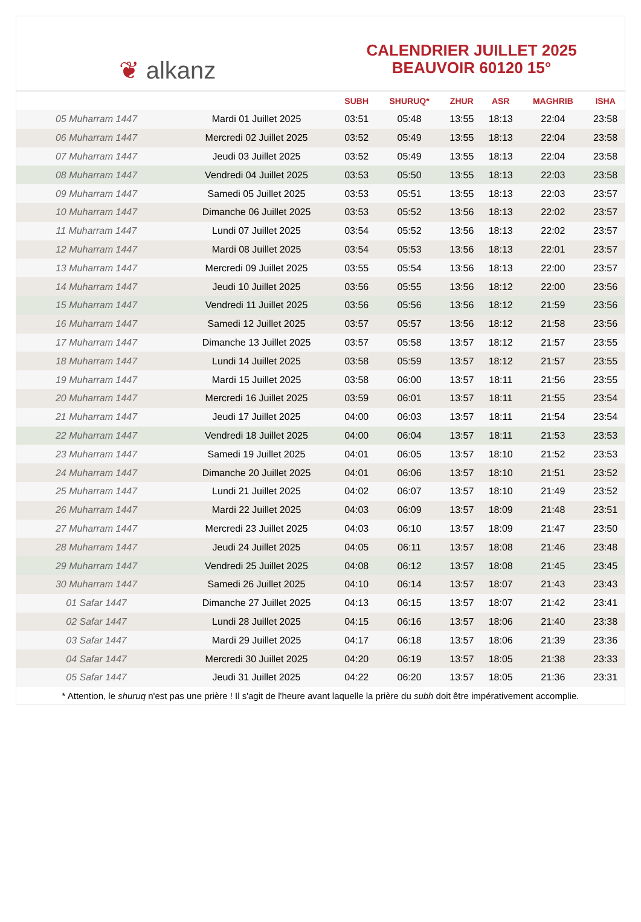❦ alkanz
CALENDRIER JUILLET 2025
BEAUVOIR 60120 15°
| | | SUBH | SHURUQ* | ZHUR | ASR | MAGHRIB | ISHA |
| --- | --- | --- | --- | --- | --- | --- | --- |
| 05 Muharram 1447 | Mardi 01 Juillet 2025 | 03:51 | 05:48 | 13:55 | 18:13 | 22:04 | 23:58 |
| 06 Muharram 1447 | Mercredi 02 Juillet 2025 | 03:52 | 05:49 | 13:55 | 18:13 | 22:04 | 23:58 |
| 07 Muharram 1447 | Jeudi 03 Juillet 2025 | 03:52 | 05:49 | 13:55 | 18:13 | 22:04 | 23:58 |
| 08 Muharram 1447 | Vendredi 04 Juillet 2025 | 03:53 | 05:50 | 13:55 | 18:13 | 22:03 | 23:58 |
| 09 Muharram 1447 | Samedi 05 Juillet 2025 | 03:53 | 05:51 | 13:55 | 18:13 | 22:03 | 23:57 |
| 10 Muharram 1447 | Dimanche 06 Juillet 2025 | 03:53 | 05:52 | 13:56 | 18:13 | 22:02 | 23:57 |
| 11 Muharram 1447 | Lundi 07 Juillet 2025 | 03:54 | 05:52 | 13:56 | 18:13 | 22:02 | 23:57 |
| 12 Muharram 1447 | Mardi 08 Juillet 2025 | 03:54 | 05:53 | 13:56 | 18:13 | 22:01 | 23:57 |
| 13 Muharram 1447 | Mercredi 09 Juillet 2025 | 03:55 | 05:54 | 13:56 | 18:13 | 22:00 | 23:57 |
| 14 Muharram 1447 | Jeudi 10 Juillet 2025 | 03:56 | 05:55 | 13:56 | 18:12 | 22:00 | 23:56 |
| 15 Muharram 1447 | Vendredi 11 Juillet 2025 | 03:56 | 05:56 | 13:56 | 18:12 | 21:59 | 23:56 |
| 16 Muharram 1447 | Samedi 12 Juillet 2025 | 03:57 | 05:57 | 13:56 | 18:12 | 21:58 | 23:56 |
| 17 Muharram 1447 | Dimanche 13 Juillet 2025 | 03:57 | 05:58 | 13:57 | 18:12 | 21:57 | 23:55 |
| 18 Muharram 1447 | Lundi 14 Juillet 2025 | 03:58 | 05:59 | 13:57 | 18:12 | 21:57 | 23:55 |
| 19 Muharram 1447 | Mardi 15 Juillet 2025 | 03:58 | 06:00 | 13:57 | 18:11 | 21:56 | 23:55 |
| 20 Muharram 1447 | Mercredi 16 Juillet 2025 | 03:59 | 06:01 | 13:57 | 18:11 | 21:55 | 23:54 |
| 21 Muharram 1447 | Jeudi 17 Juillet 2025 | 04:00 | 06:03 | 13:57 | 18:11 | 21:54 | 23:54 |
| 22 Muharram 1447 | Vendredi 18 Juillet 2025 | 04:00 | 06:04 | 13:57 | 18:11 | 21:53 | 23:53 |
| 23 Muharram 1447 | Samedi 19 Juillet 2025 | 04:01 | 06:05 | 13:57 | 18:10 | 21:52 | 23:53 |
| 24 Muharram 1447 | Dimanche 20 Juillet 2025 | 04:01 | 06:06 | 13:57 | 18:10 | 21:51 | 23:52 |
| 25 Muharram 1447 | Lundi 21 Juillet 2025 | 04:02 | 06:07 | 13:57 | 18:10 | 21:49 | 23:52 |
| 26 Muharram 1447 | Mardi 22 Juillet 2025 | 04:03 | 06:09 | 13:57 | 18:09 | 21:48 | 23:51 |
| 27 Muharram 1447 | Mercredi 23 Juillet 2025 | 04:03 | 06:10 | 13:57 | 18:09 | 21:47 | 23:50 |
| 28 Muharram 1447 | Jeudi 24 Juillet 2025 | 04:05 | 06:11 | 13:57 | 18:08 | 21:46 | 23:48 |
| 29 Muharram 1447 | Vendredi 25 Juillet 2025 | 04:08 | 06:12 | 13:57 | 18:08 | 21:45 | 23:45 |
| 30 Muharram 1447 | Samedi 26 Juillet 2025 | 04:10 | 06:14 | 13:57 | 18:07 | 21:43 | 23:43 |
| 01 Safar 1447 | Dimanche 27 Juillet 2025 | 04:13 | 06:15 | 13:57 | 18:07 | 21:42 | 23:41 |
| 02 Safar 1447 | Lundi 28 Juillet 2025 | 04:15 | 06:16 | 13:57 | 18:06 | 21:40 | 23:38 |
| 03 Safar 1447 | Mardi 29 Juillet 2025 | 04:17 | 06:18 | 13:57 | 18:06 | 21:39 | 23:36 |
| 04 Safar 1447 | Mercredi 30 Juillet 2025 | 04:20 | 06:19 | 13:57 | 18:05 | 21:38 | 23:33 |
| 05 Safar 1447 | Jeudi 31 Juillet 2025 | 04:22 | 06:20 | 13:57 | 18:05 | 21:36 | 23:31 |
* Attention, le shuruq n'est pas une prière ! Il s'agit de l'heure avant laquelle la prière du subh doit être impérativement accomplie.